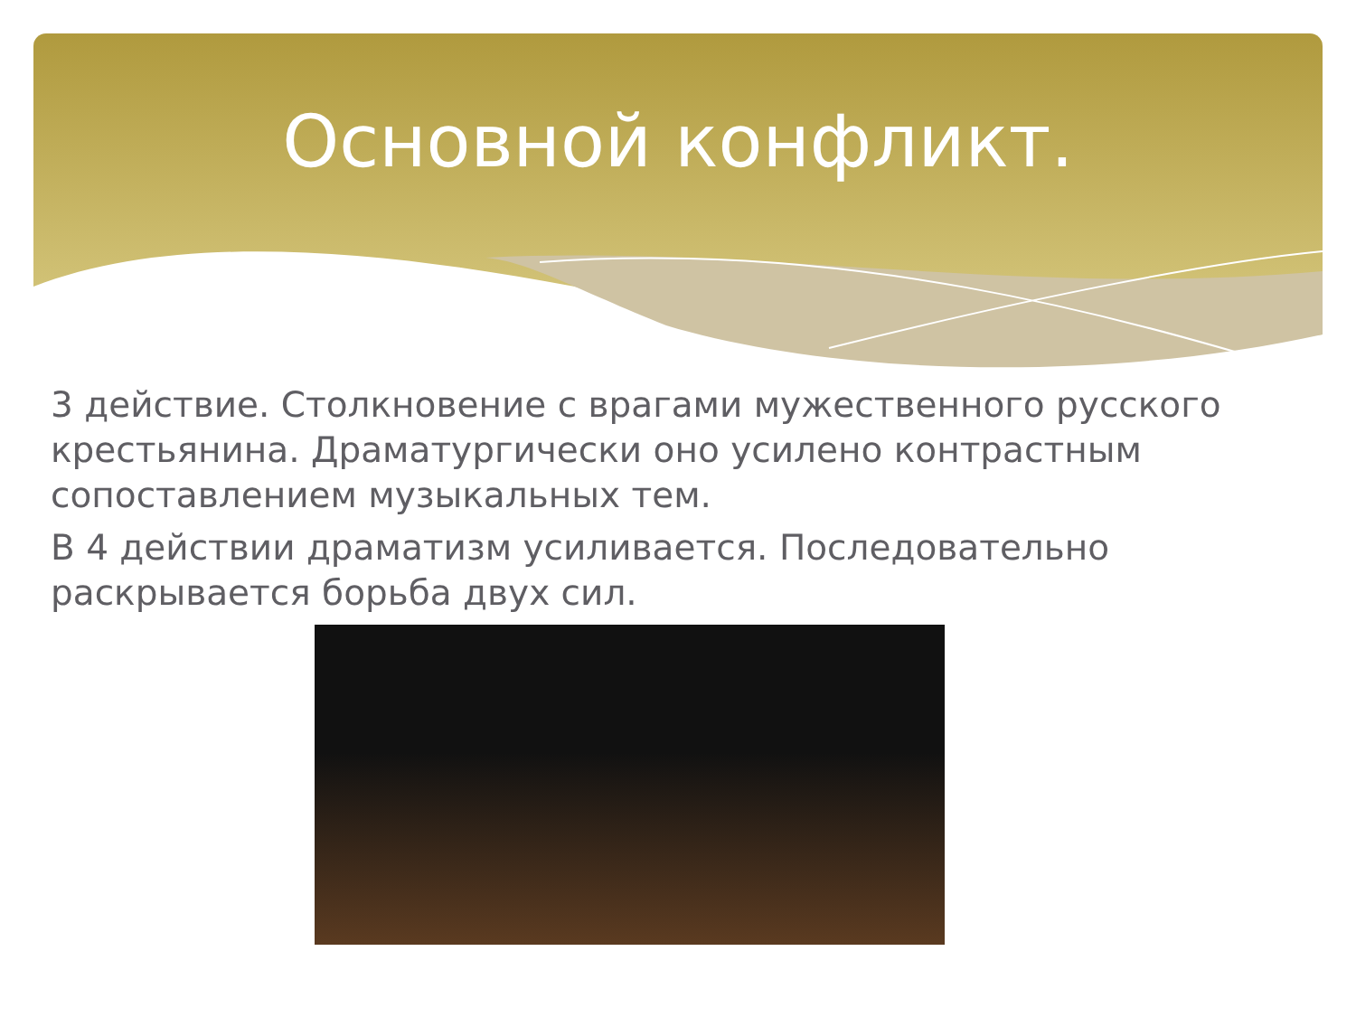Основной конфликт.
3 действие. Столкновение с врагами мужественного русского крестьянина. Драматургически оно усилено контрастным сопоставлением музыкальных тем.
В 4 действии драматизм усиливается. Последовательно раскрывается борьба двух сил.